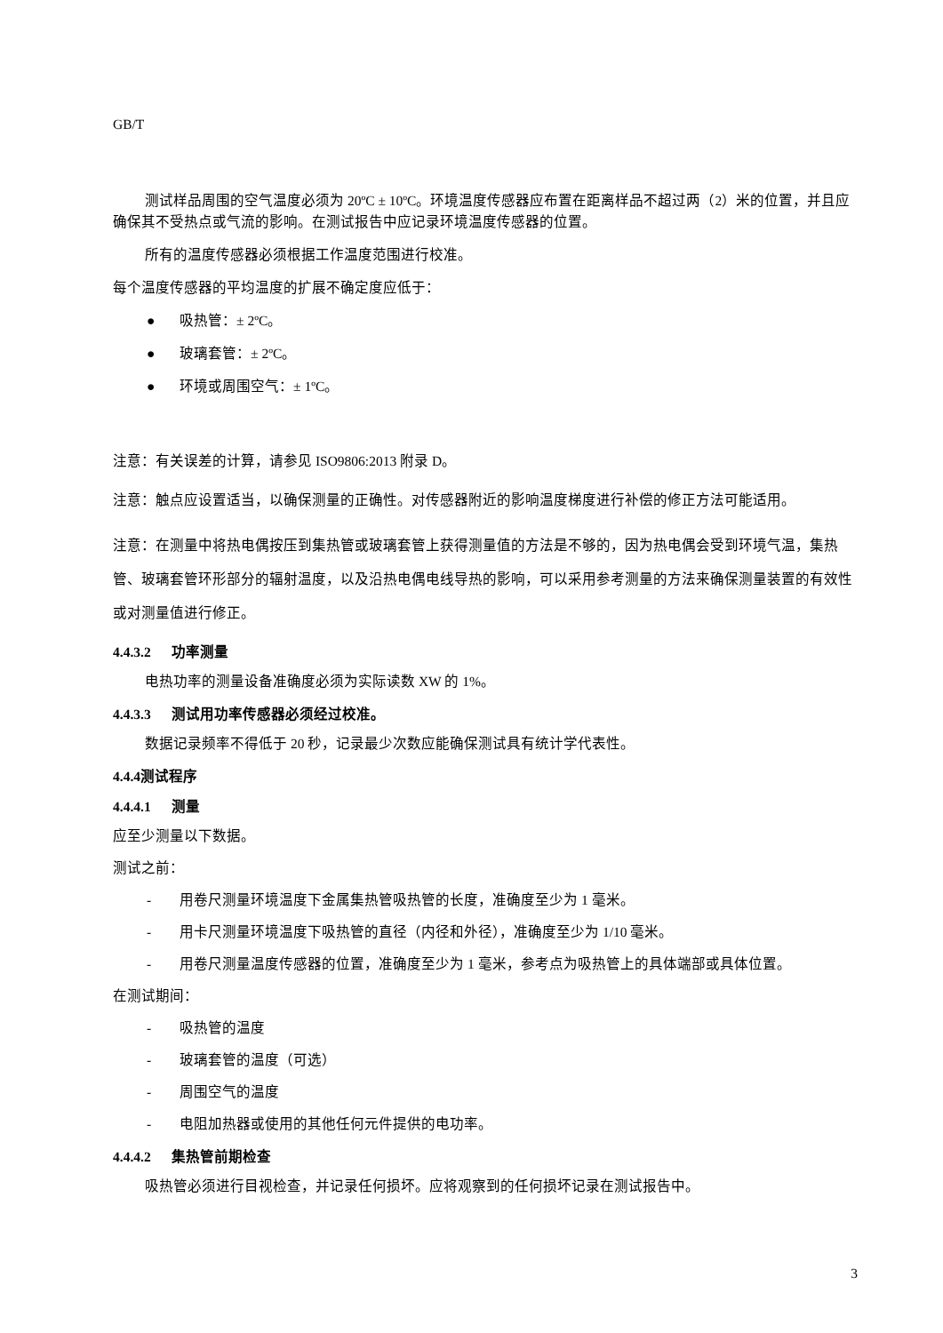GB/T
测试样品周围的空气温度必须为 20ºC ± 10ºC。环境温度传感器应布置在距离样品不超过两（2）米的位置，并且应确保其不受热点或气流的影响。在测试报告中应记录环境温度传感器的位置。
所有的温度传感器必须根据工作温度范围进行校准。
每个温度传感器的平均温度的扩展不确定度应低于：
● 吸热管：± 2ºC。
● 玻璃套管：± 2ºC。
● 环境或周围空气：± 1ºC。
注意：有关误差的计算，请参见 ISO9806:2013 附录 D。
注意：触点应设置适当，以确保测量的正确性。对传感器附近的影响温度梯度进行补偿的修正方法可能适用。
注意：在测量中将热电偶按压到集热管或玻璃套管上获得测量值的方法是不够的，因为热电偶会受到环境气温，集热管、玻璃套管环形部分的辐射温度，以及沿热电偶电线导热的影响，可以采用参考测量的方法来确保测量装置的有效性或对测量值进行修正。
4.4.3.2 功率测量
电热功率的测量设备准确度必须为实际读数 XW 的 1%。
4.4.3.3 测试用功率传感器必须经过校准。
数据记录频率不得低于 20 秒，记录最少次数应能确保测试具有统计学代表性。
4.4.4测试程序
4.4.4.1 测量
应至少测量以下数据。
测试之前：
- 用卷尺测量环境温度下金属集热管吸热管的长度，准确度至少为 1 毫米。
- 用卡尺测量环境温度下吸热管的直径（内径和外径），准确度至少为 1/10 毫米。
- 用卷尺测量温度传感器的位置，准确度至少为 1 毫米，参考点为吸热管上的具体端部或具体位置。
在测试期间：
- 吸热管的温度
- 玻璃套管的温度（可选）
- 周围空气的温度
- 电阻加热器或使用的其他任何元件提供的电功率。
4.4.4.2 集热管前期检查
吸热管必须进行目视检查，并记录任何损坏。应将观察到的任何损坏记录在测试报告中。
3